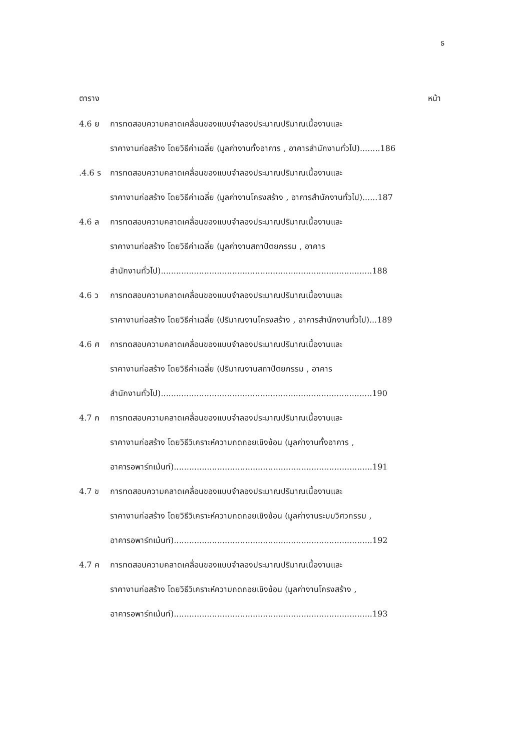ธ
ตาราง หน้า
4.6 ย การทดสอบความคลาดเคลื่อนของแบบจำลองประมาณปริมาณเนื้องานและ
ราคางานก่อสร้าง โดยวิธีค่าเฉลี่ย (มูลค่างานทั้งอาคาร , อาคารสำนักงานทั่วไป)........186
.4.6 ร การทดสอบความคลาดเคลื่อนของแบบจำลองประมาณปริมาณเนื้องานและ
ราคางานก่อสร้าง โดยวิธีค่าเฉลี่ย (มูลค่างานโครงสร้าง , อาคารสำนักงานทั่วไป)......187
4.6 ล การทดสอบความคลาดเคลื่อนของแบบจำลองประมาณปริมาณเนื้องานและ
ราคางานก่อสร้าง โดยวิธีค่าเฉลี่ย (มูลค่างานสถาปัตยกรรม , อาคาร
สำนักงานทั่วไป)...................................................................................188
4.6 ว การทดสอบความคลาดเคลื่อนของแบบจำลองประมาณปริมาณเนื้องานและ
ราคางานก่อสร้าง โดยวิธีค่าเฉลี่ย (ปริมาณงานโครงสร้าง , อาคารสำนักงานทั่วไป)...189
4.6 ศ การทดสอบความคลาดเคลื่อนของแบบจำลองประมาณปริมาณเนื้องานและ
ราคางานก่อสร้าง โดยวิธีค่าเฉลี่ย (ปริมาณงานสถาปัตยกรรม , อาคาร
สำนักงานทั่วไป)...................................................................................190
4.7 ก การทดสอบความคลาดเคลื่อนของแบบจำลองประมาณปริมาณเนื้องานและ
ราคางานก่อสร้าง โดยวิธีวิเคราะห์ความถดถอยเชิงซ้อน (มูลค่างานทั้งอาคาร ,
อาคารอพาร์ทเม้นท์)..............................................................................191
4.7 ข การทดสอบความคลาดเคลื่อนของแบบจำลองประมาณปริมาณเนื้องานและ
ราคางานก่อสร้าง โดยวิธีวิเคราะห์ความถดถอยเชิงซ้อน (มูลค่างานระบบวิศวกรรม ,
อาคารอพาร์ทเม้นท์)..............................................................................192
4.7 ค การทดสอบความคลาดเคลื่อนของแบบจำลองประมาณปริมาณเนื้องานและ
ราคางานก่อสร้าง โดยวิธีวิเคราะห์ความถดถอยเชิงซ้อน (มูลค่างานโครงสร้าง ,
อาคารอพาร์ทเม้นท์)..............................................................................193